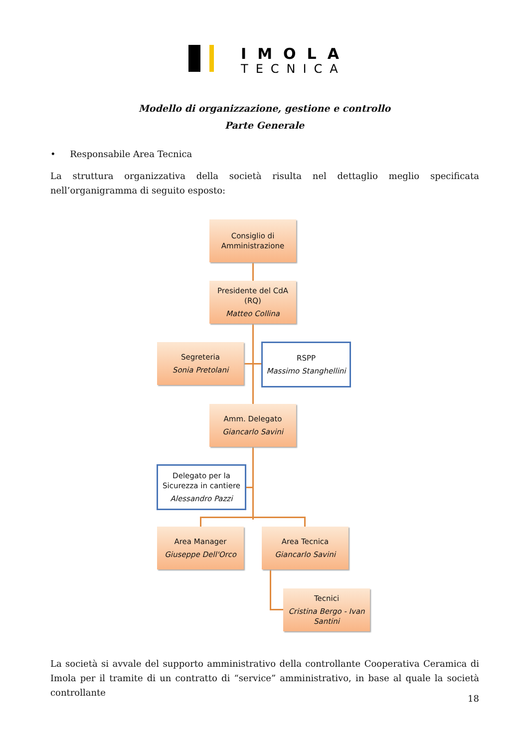IMOLA
TECNICA
Modello di organizzazione, gestione e controllo
Parte Generale
• Responsabile Area Tecnica
La struttura organizzativa della società risulta nel dettaglio meglio specificata nell’organigramma di seguito esposto:
Consiglio di
Amministrazione
Presidente del CdA
(RQ)
Matteo Collina
Segreteria
Sonia Pretolani
RSPP
Massimo Stanghellini
Amm. Delegato
Giancarlo Savini
Delegato per la
Sicurezza in cantiere
Alessandro Pazzi
Area Manager
Giuseppe Dell'Orco
Area Tecnica
Giancarlo Savini
Tecnici
Cristina Bergo - Ivan Santini
La società si avvale del supporto amministrativo della controllante Cooperativa Ceramica di Imola per il tramite di un contratto di “service” amministrativo, in base al quale la società controllante
18